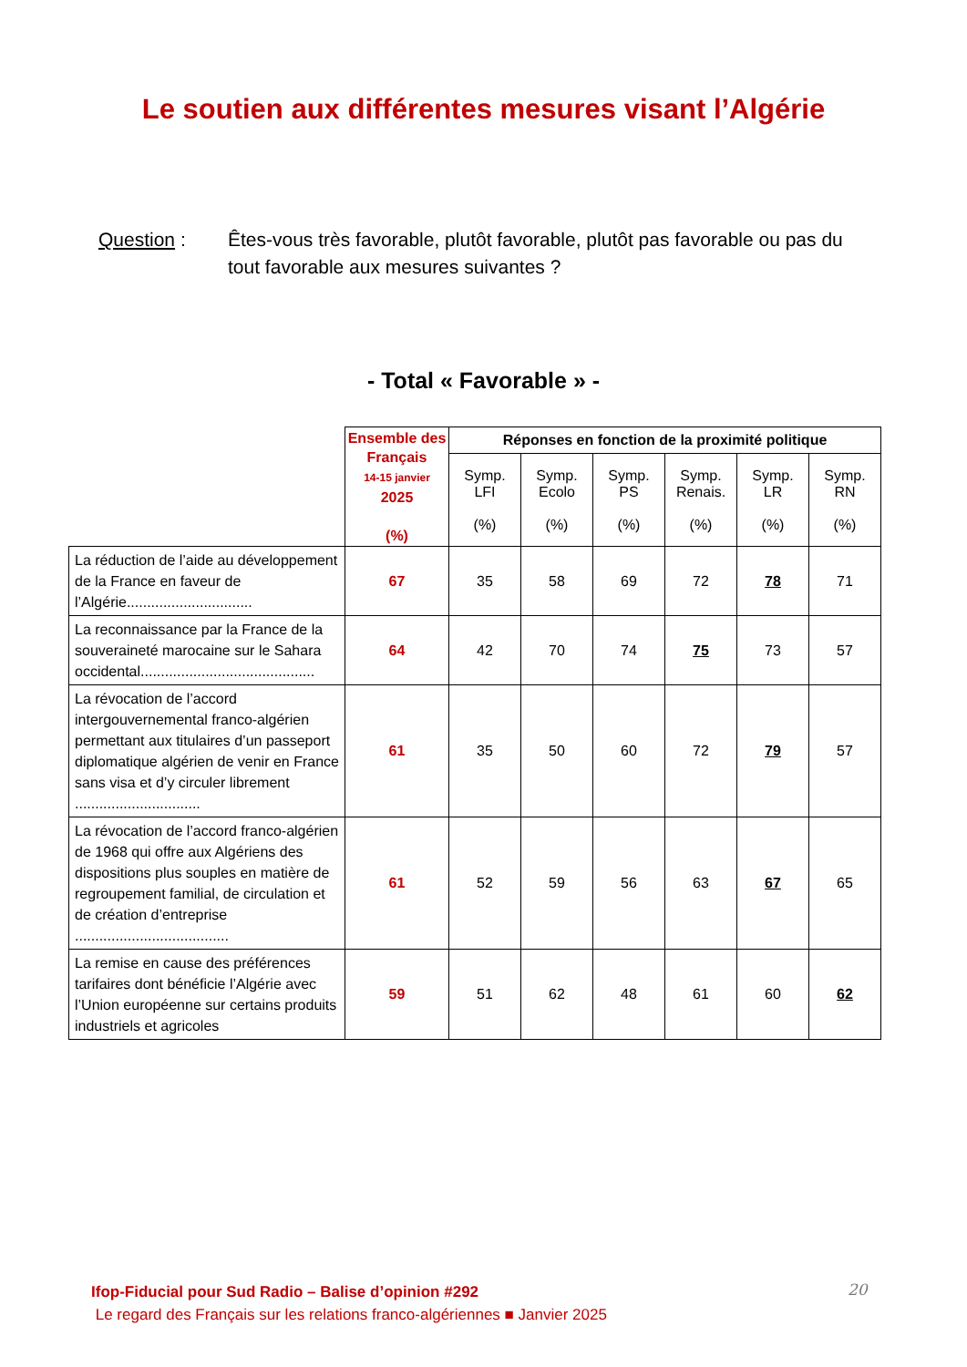Le soutien aux différentes mesures visant l’Algérie
Question : Êtes-vous très favorable, plutôt favorable, plutôt pas favorable ou pas du tout favorable aux mesures suivantes ?
- Total « Favorable » -
| | Ensemble des Français 14-15 janvier 2025 (%) | Réponses en fonction de la proximité politique | | | | | |
| --- | --- | --- | --- | --- | --- | --- | --- |
| | | Symp. LFI (%) | Symp. Ecolo (%) | Symp. PS (%) | Symp. Renais. (%) | Symp. LR (%) | Symp. RN (%) |
| La réduction de l’aide au développement de la France en faveur de l’Algérie............................... | 67 | 35 | 58 | 69 | 72 | 78 | 71 |
| La reconnaissance par la France de la souveraineté marocaine sur le Sahara occidental........................................... | 64 | 42 | 70 | 74 | 75 | 73 | 57 |
| La révocation de l’accord intergouvernemental franco-algérien permettant aux titulaires d’un passeport diplomatique algérien de venir en France sans visa et d’y circuler librement ............................... | 61 | 35 | 50 | 60 | 72 | 79 | 57 |
| La révocation de l’accord franco-algérien de 1968 qui offre aux Algériens des dispositions plus souples en matière de regroupement familial, de circulation et de création d’entreprise ...................................... | 61 | 52 | 59 | 56 | 63 | 67 | 65 |
| La remise en cause des préférences tarifaires dont bénéficie l’Algérie avec l’Union européenne sur certains produits industriels et agricoles | 59 | 51 | 62 | 48 | 61 | 60 | 62 |
Ifop-Fiducial pour Sud Radio – Balise d’opinion #292
Le regard des Français sur les relations franco-algériennes ■ Janvier 2025
20